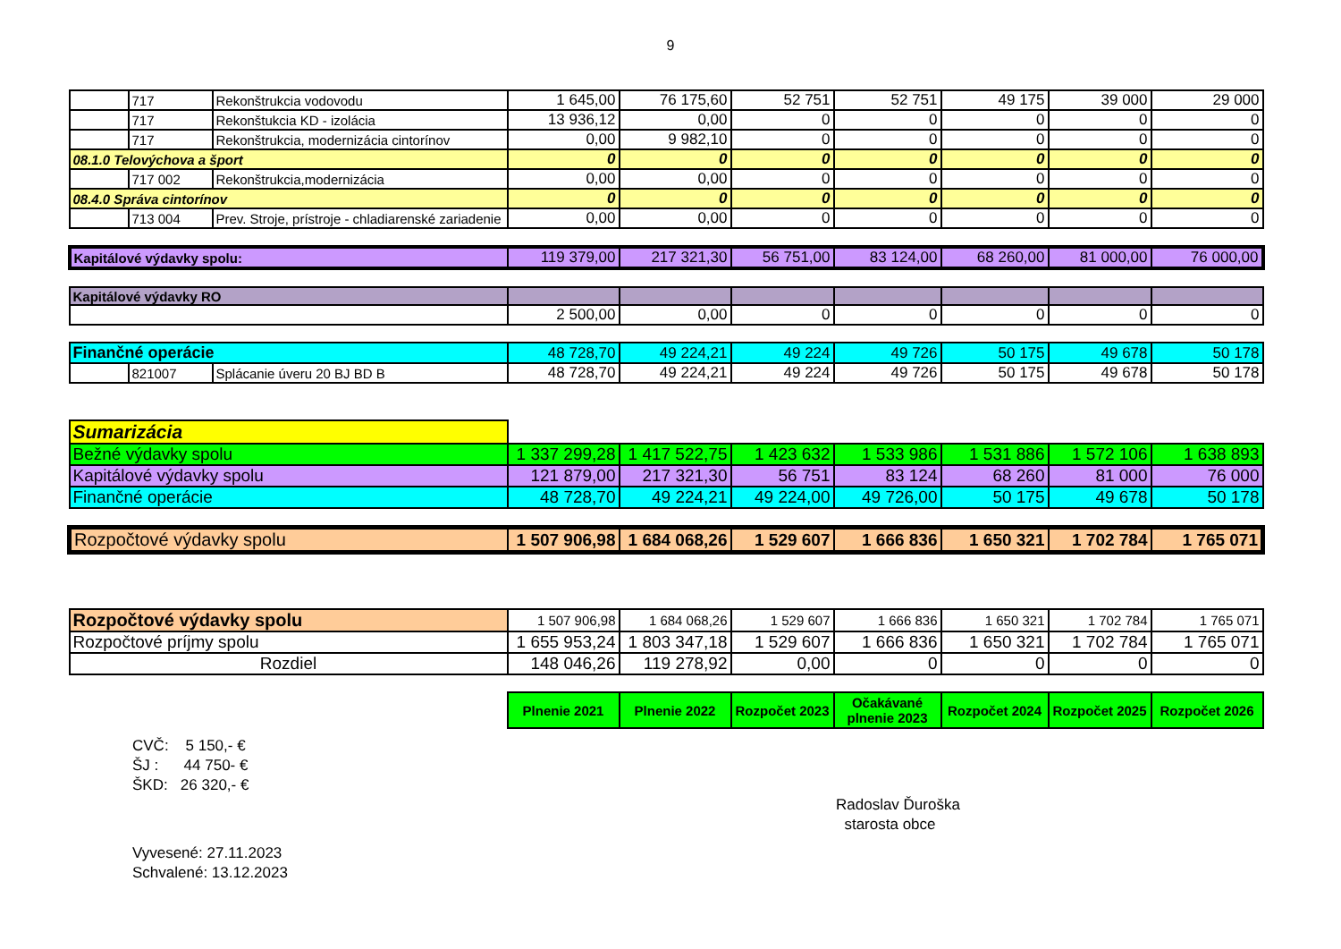9
| | 717 | Rekonštrukcia vodovodu | 1 645,00 | 76 175,60 | 52 751 | 52 751 | 49 175 | 39 000 | 29 000 |
| | 717 | Rekonštukcia KD - izolácia | 13 936,12 | 0,00 | 0 | 0 | 0 | 0 | 0 |
| | 717 | Rekonštrukcia, modernizácia cintorínov | 0,00 | 9 982,10 | 0 | 0 | 0 | 0 | 0 |
| 08.1.0 Telovýchova a šport | | | 0 | 0 | 0 | 0 | 0 | 0 | 0 |
| | 717 002 | Rekonštrukcia,modernizácia | 0,00 | 0,00 | 0 | 0 | 0 | 0 | 0 |
| 08.4.0 Správa cintorínov | | | 0 | 0 | 0 | 0 | 0 | 0 | 0 |
| | 713 004 | Prev. Stroje, prístroje - chladiarenské zariadenie | 0,00 | 0,00 | 0 | 0 | 0 | 0 | 0 |
| Kapitálové výdavky spolu: | | | 119 379,00 | 217 321,30 | 56 751,00 | 83 124,00 | 68 260,00 | 81 000,00 | 76 000,00 |
| Kapitálové výdavky RO | | | | | | | | | |
| | | | 2 500,00 | 0,00 | 0 | 0 | 0 | 0 | 0 |
| Finančné operácie | | | 48 728,70 | 49 224,21 | 49 224 | 49 726 | 50 175 | 49 678 | 50 178 |
| | 821007 | Splácanie úveru 20 BJ BD B | 48 728,70 | 49 224,21 | 49 224 | 49 726 | 50 175 | 49 678 | 50 178 |
| Sumarizácia | | | | | | | | | |
| Bežné výdavky spolu | | | 1 337 299,28 | 1 417 522,75 | 1 423 632 | 1 533 986 | 1 531 886 | 1 572 106 | 1 638 893 |
| Kapitálové výdavky spolu | | | 121 879,00 | 217 321,30 | 56 751 | 83 124 | 68 260 | 81 000 | 76 000 |
| Finančné operácie | | | 48 728,70 | 49 224,21 | 49 224,00 | 49 726,00 | 50 175 | 49 678 | 50 178 |
| Rozpočtové výdavky spolu | | | 1 507 906,98 | 1 684 068,26 | 1 529 607 | 1 666 836 | 1 650 321 | 1 702 784 | 1 765 071 |
| Rozpočtové výdavky spolu | | | 1 507 906,98 | 1 684 068,26 | 1 529 607 | 1 666 836 | 1 650 321 | 1 702 784 | 1 765 071 |
| Rozpočtové príjmy spolu | | | 1 655 953,24 | 1 803 347,18 | 1 529 607 | 1 666 836 | 1 650 321 | 1 702 784 | 1 765 071 |
| Rozdiel | | | 148 046,26 | 119 278,92 | 0,00 | 0 | 0 | 0 | 0 |
| | | | Plnenie 2021 | Plnenie 2022 | Rozpočet 2023 | Očakávané plnenie 2023 | Rozpočet 2024 | Rozpočet 2025 | Rozpočet 2026 |
CVČ: 5 150,- €
ŠJ : 44 750- €
ŠKD: 26 320,- €
Radoslav Ďuroška
starosta obce
Vyvesené: 27.11.2023
Schvalené: 13.12.2023